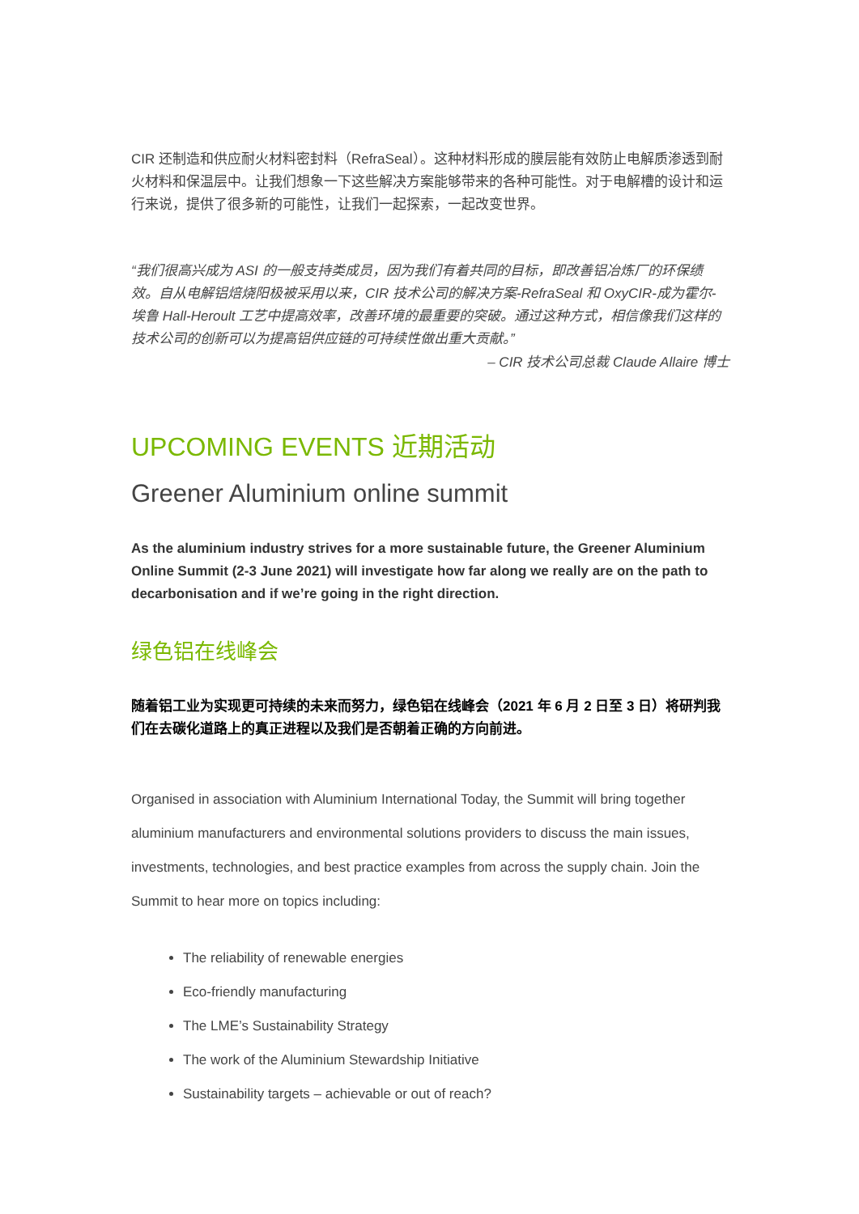CIR 还制造和供应耐火材料密封料（RefraSeal）。这种材料形成的膜层能有效防止电解质渗透到耐火材料和保温层中。让我们想象一下这些解决方案能够带来的各种可能性。对于电解槽的设计和运行来说，提供了很多新的可能性，让我们一起探索，一起改变世界。
“我们很高兴成为 ASI 的一般支持类成员，因为我们有着共同的目标，即改善铝冶炼厂的环保绩效。自从电解铝焙烧阳极被采用以来，CIR 技术公司的解决方案-RefraSeal 和 OxyCIR-成为霍尔-埃鲁 Hall-Heroult 工艺中提高效率，改善环境的最重要的突破。通过这种方式，相信像我们这样的技术公司的创新可以为提高铝供应链的可持续性做出重大贡献。”
– CIR 技术公司总裁 Claude Allaire 博士
UPCOMING EVENTS 近期活动
Greener Aluminium online summit
As the aluminium industry strives for a more sustainable future, the Greener Aluminium Online Summit (2-3 June 2021) will investigate how far along we really are on the path to decarbonisation and if we’re going in the right direction.
绿色铝在线峰会
随着铝工业为实现更可持续的未来而努力，绿色铝在线峰会（2021 年 6 月 2 日至 3 日）将研判我们在去碳化道路上的真正进程以及我们是否朝着正确的方向前进。
Organised in association with Aluminium International Today, the Summit will bring together aluminium manufacturers and environmental solutions providers to discuss the main issues, investments, technologies, and best practice examples from across the supply chain. Join the Summit to hear more on topics including:
The reliability of renewable energies
Eco-friendly manufacturing
The LME’s Sustainability Strategy
The work of the Aluminium Stewardship Initiative
Sustainability targets – achievable or out of reach?